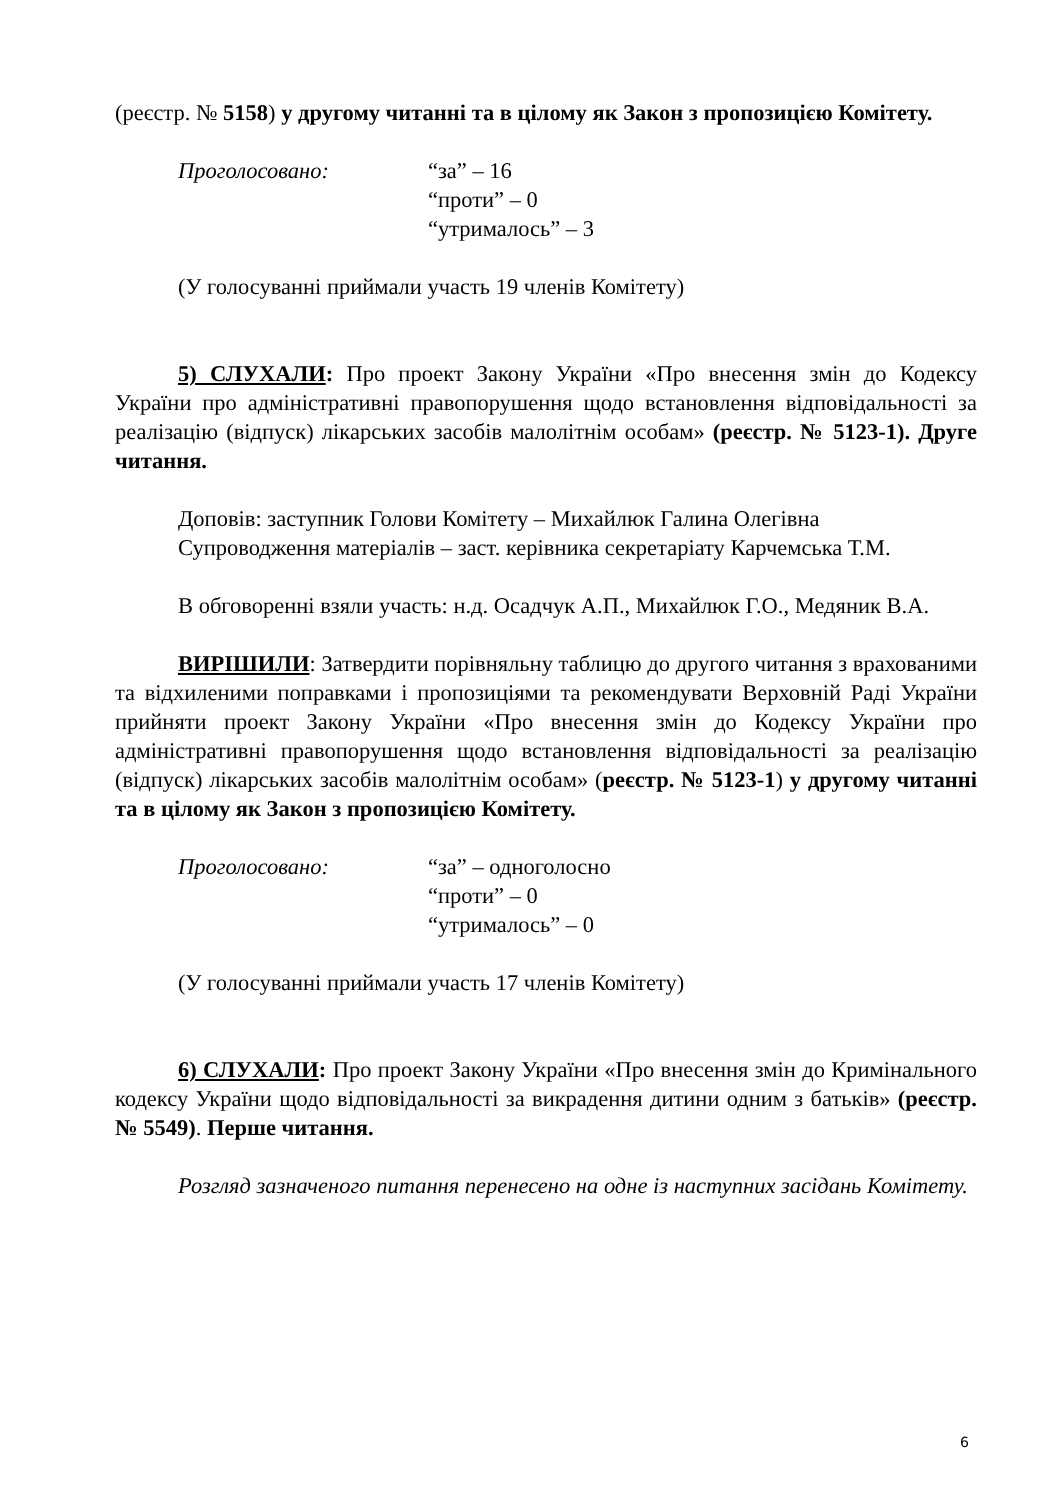(реєстр. № 5158) у другому читанні та в цілому як Закон з пропозицією Комітету.
Проголосовано: “за” – 16
“проти” – 0
“утрималось” – 3
(У голосуванні приймали участь 19 членів Комітету)
5) СЛУХАЛИ: Про проект Закону України «Про внесення змін до Кодексу України про адміністративні правопорушення щодо встановлення відповідальності за реалізацію (відпуск) лікарських засобів малолітнім особам» (реєстр. № 5123-1). Друге читання.
Доповів: заступник Голови Комітету – Михайлюк Галина Олегівна
Супроводження матеріалів – заст. керівника секретаріату Карчемська Т.М.
В обговоренні взяли участь: н.д. Осадчук А.П., Михайлюк Г.О., Медяник В.А.
ВИРІШИЛИ: Затвердити порівняльну таблицю до другого читання з врахованими та відхиленими поправками і пропозиціями та рекомендувати Верховній Раді України прийняти проект Закону України «Про внесення змін до Кодексу України про адміністративні правопорушення щодо встановлення відповідальності за реалізацію (відпуск) лікарських засобів малолітнім особам» (реєстр. № 5123-1) у другому читанні та в цілому як Закон з пропозицією Комітету.
Проголосовано: “за” – одноголосно
“проти” – 0
“утрималось” – 0
(У голосуванні приймали участь 17 членів Комітету)
6) СЛУХАЛИ: Про проект Закону України «Про внесення змін до Кримінального кодексу України щодо відповідальності за викрадення дитини одним з батьків» (реєстр. № 5549). Перше читання.
Розгляд зазначеного питання перенесено на одне із наступних засідань Комітету.
6